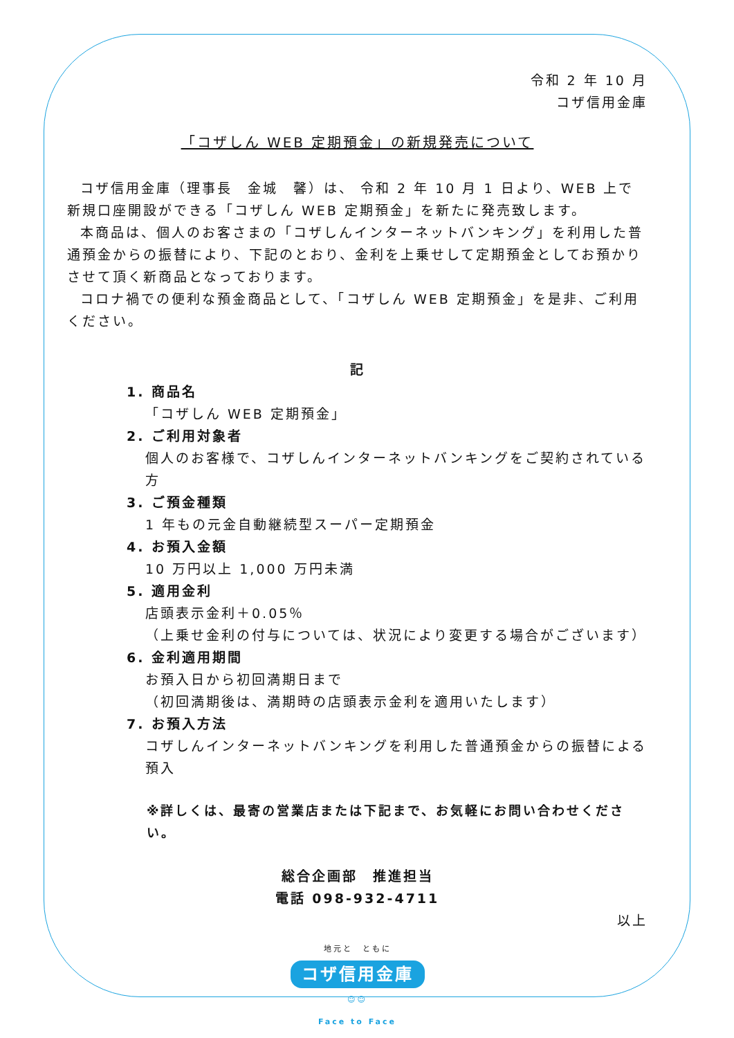令和 2 年 10 月
コザ信用金庫
「コザしん WEB 定期預金」の新規発売について
コザ信用金庫（理事長　金城　馨）は、 令和 2 年 10 月 1 日より、WEB 上で新規口座開設ができる「コザしん WEB 定期預金」を新たに発売致します。
本商品は、個人のお客さまの「コザしんインターネットバンキング」を利用した普通預金からの振替により、下記のとおり、金利を上乗せして定期預金としてお預かりさせて頂く新商品となっております。
コロナ禍での便利な預金商品として、「コザしん WEB 定期預金」を是非、ご利用ください。
記
1. 商品名
「コザしん WEB 定期預金」
2. ご利用対象者
個人のお客様で、コザしんインターネットバンキングをご契約されている方
3. ご預金種類
1 年もの元金自動継続型スーパー定期預金
4. お預入金額
10 万円以上 1,000 万円未満
5. 適用金利
店頭表示金利＋0.05％
（上乗せ金利の付与については、状況により変更する場合がございます）
6. 金利適用期間
お預入日から初回満期日まで
（初回満期後は、満期時の店頭表示金利を適用いたします）
7. お預入方法
コザしんインターネットバンキングを利用した普通預金からの振替による預入
※詳しくは、最寄の営業店または下記まで、お気軽にお問い合わせください。
総合企画部　推進担当
電話 098-932-4711
以上
地元と　ともに
コザ信用金庫
☺☺
Face to Face